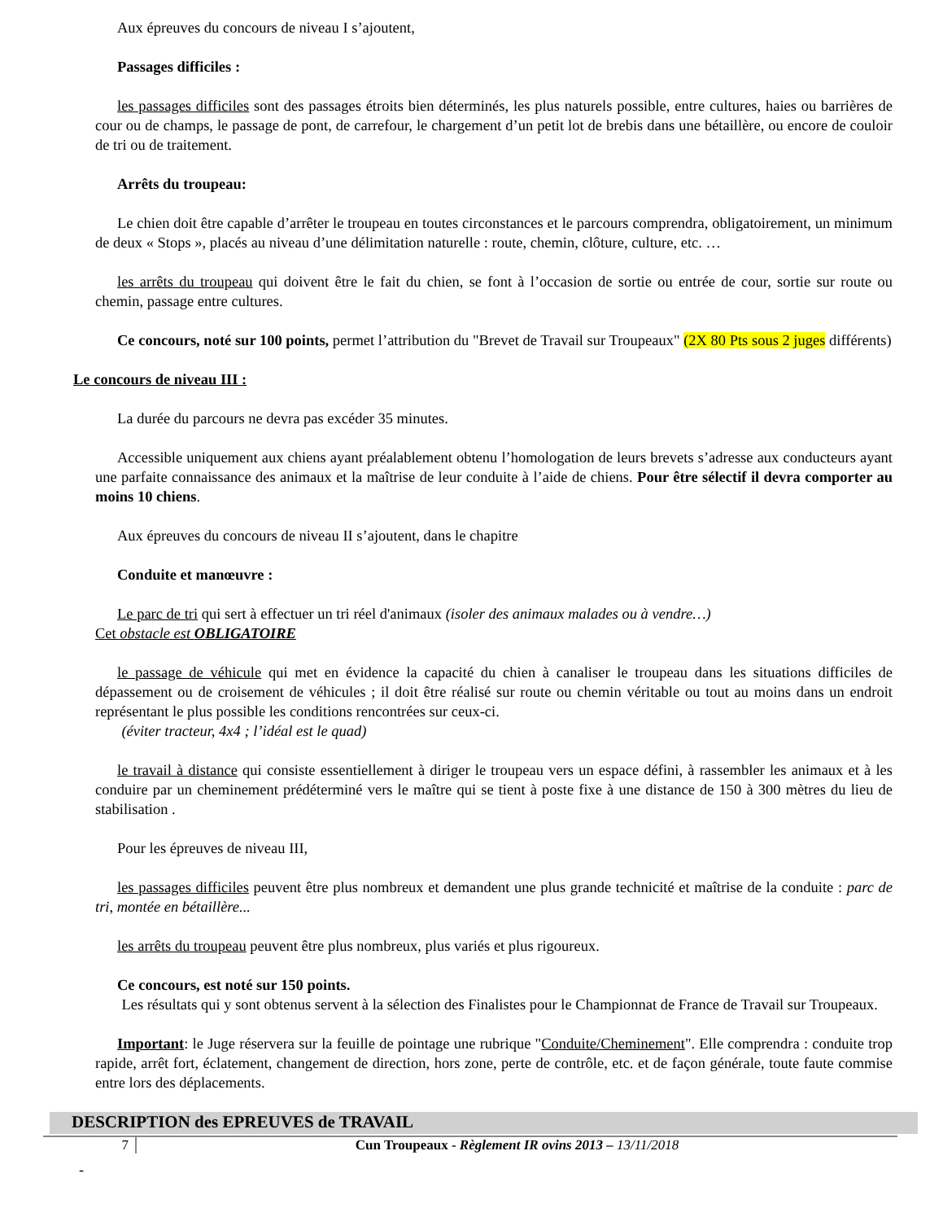Aux épreuves du concours de niveau I s’ajoutent,
Passages difficiles :
les passages difficiles sont des passages étroits bien déterminés, les plus naturels possible, entre cultures, haies ou barrières de cour ou de champs, le passage de pont, de carrefour, le chargement d’un petit lot de brebis dans une bétaillère, ou encore de couloir de tri ou de traitement.
Arrêts du troupeau:
Le chien doit être capable d’arrêter le troupeau en toutes circonstances et le parcours comprendra, obligatoirement, un minimum de deux « Stops », placés au niveau d’une délimitation naturelle : route, chemin, clôture, culture, etc. …
les arrêts du troupeau qui doivent être le fait du chien, se font à l’occasion de sortie ou entrée de cour, sortie sur route ou chemin, passage entre cultures.
Ce concours, noté sur 100 points, permet l’attribution du "Brevet de Travail sur Troupeaux" (2X 80 Pts sous 2 juges différents)
Le concours de niveau III :
La durée du parcours ne devra pas excéder 35 minutes.
Accessible uniquement aux chiens ayant préalablement obtenu l’homologation de leurs brevets s’adresse aux conducteurs ayant une parfaite connaissance des animaux et la maîtrise de leur conduite à l’aide de chiens. Pour être sélectif il devra comporter au moins 10 chiens.
Aux épreuves du concours de niveau II s’ajoutent, dans le chapitre
Conduite et manœuvre :
Le parc de tri qui sert à effectuer un tri réel d'animaux (isoler des animaux malades ou à vendre…)
Cet obstacle est OBLIGATOIRE
le passage de véhicule qui met en évidence la capacité du chien à canaliser le troupeau dans les situations difficiles de dépassement ou de croisement de véhicules ; il doit être réalisé sur route ou chemin véritable ou tout au moins dans un endroit représentant le plus possible les conditions rencontrées sur ceux-ci.
(éviter tracteur, 4x4 ; l’idéal est le quad)
le travail à distance qui consiste essentiellement à diriger le troupeau vers un espace défini, à rassembler les animaux et à les conduire par un cheminement prédéterminé vers le maître qui se tient à poste fixe à une distance de 150 à 300 mètres du lieu de stabilisation .
Pour les épreuves de niveau III,
les passages difficiles peuvent être plus nombreux et demandent une plus grande technicité et maîtrise de la conduite : parc de tri, montée en bétaillère...
les arrêts du troupeau peuvent être plus nombreux, plus variés et plus rigoureux.
Ce concours, est noté sur 150 points.
Les résultats qui y sont obtenus servent à la sélection des Finalistes pour le Championnat de France de Travail sur Troupeaux.
Important: le Juge réservera sur la feuille de pointage une rubrique "Conduite/Cheminement". Elle comprendra : conduite trop rapide, arrêt fort, éclatement, changement de direction, hors zone, perte de contrôle, etc. et de façon générale, toute faute commise entre lors des déplacements.
DESCRIPTION des EPREUVES de TRAVAIL
7 Cun Troupeaux - Règlement IR ovins 2013 – 13/11/2018
-